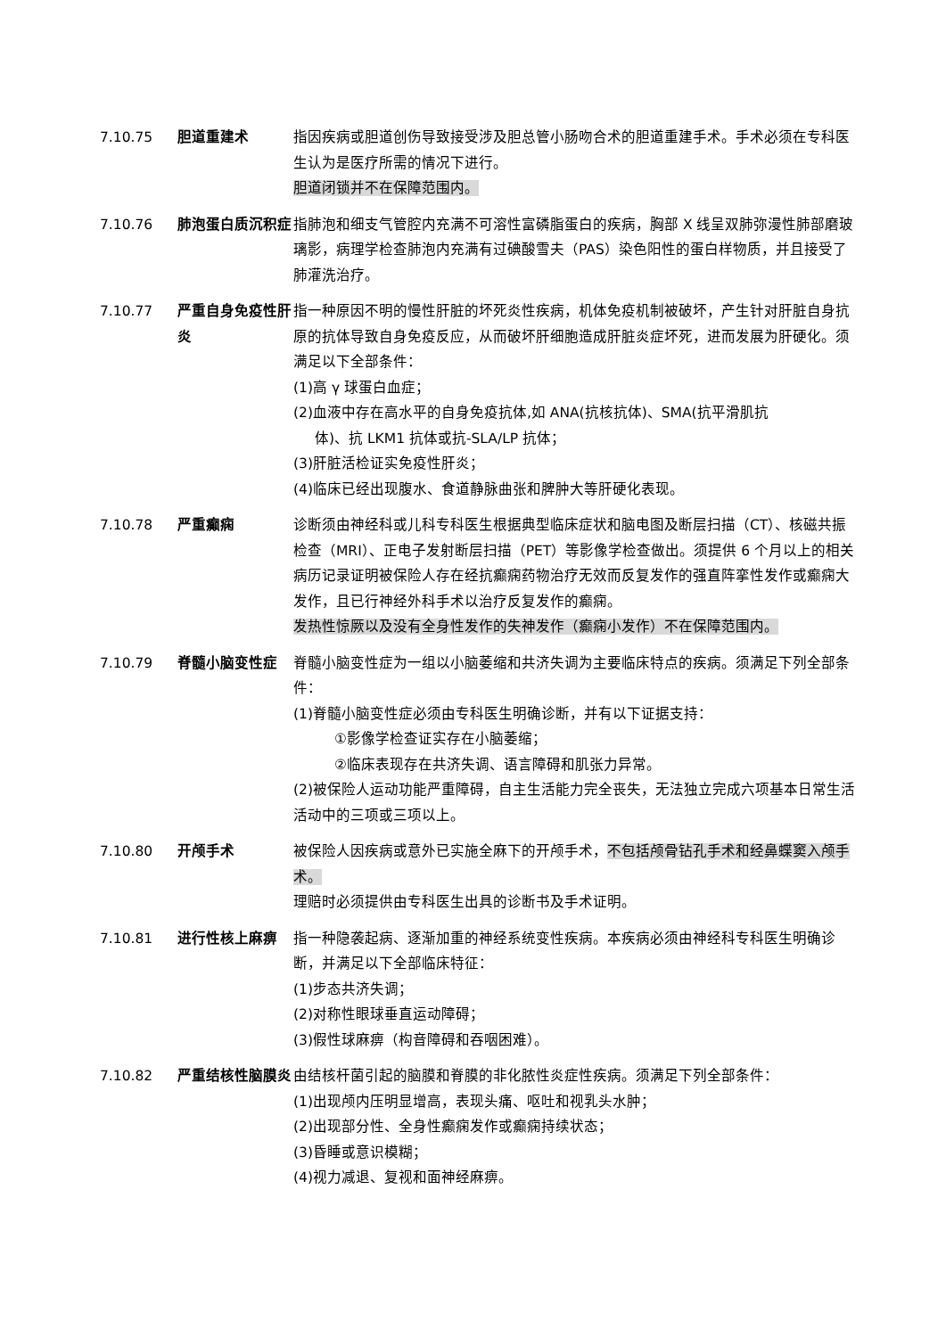7.10.75 胆道重建术 指因疾病或胆道创伤导致接受涉及胆总管小肠吻合术的胆道重建手术。手术必须在专科医生认为是医疗所需的情况下进行。
胆道闭锁并不在保障范围内。
7.10.76 肺泡蛋白质沉积症 指肺泡和细支气管腔内充满不可溶性富磷脂蛋白的疾病，胸部 X 线呈双肺弥漫性肺部磨玻璃影，病理学检查肺泡内充满有过碘酸雪夫（PAS）染色阳性的蛋白样物质，并且接受了肺灌洗治疗。
7.10.77 严重自身免疫性肝炎
指一种原因不明的慢性肝脏的坏死炎性疾病，机体免疫机制被破坏，产生针对肝脏自身抗原的抗体导致自身免疫反应，从而破坏肝细胞造成肝脏炎症坏死，进而发展为肝硬化。须满足以下全部条件：
(1)高 γ 球蛋白血症；
(2)血液中存在高水平的自身免疫抗体,如 ANA(抗核抗体)、SMA(抗平滑肌抗
体)、抗 LKM1 抗体或抗-SLA/LP 抗体；
(3)肝脏活检证实免疫性肝炎；
(4)临床已经出现腹水、食道静脉曲张和脾肿大等肝硬化表现。
7.10.78 严重癫痫 诊断须由神经科或儿科专科医生根据典型临床症状和脑电图及断层扫描（CT）、核磁共振检查（MRI）、正电子发射断层扫描（PET）等影像学检查做出。须提供 6 个月以上的相关病历记录证明被保险人存在经抗癫痫药物治疗无效而反复发作的强直阵挛性发作或癫痫大发作，且已行神经外科手术以治疗反复发作的癫痫。
发热性惊厥以及没有全身性发作的失神发作（癫痫小发作）不在保障范围内。
7.10.79 脊髓小脑变性症 脊髓小脑变性症为一组以小脑萎缩和共济失调为主要临床特点的疾病。须满足下列全部条件：
(1)脊髓小脑变性症必须由专科医生明确诊断，并有以下证据支持：
①影像学检查证实存在小脑萎缩；
②临床表现存在共济失调、语言障碍和肌张力异常。
(2)被保险人运动功能严重障碍，自主生活能力完全丧失，无法独立完成六项基本日常生活活动中的三项或三项以上。
7.10.80 开颅手术 被保险人因疾病或意外已实施全麻下的开颅手术，不包括颅骨钻孔手术和经鼻蝶窦入颅手术。
理赔时必须提供由专科医生出具的诊断书及手术证明。
7.10.81 进行性核上麻痹 指一种隐袭起病、逐渐加重的神经系统变性疾病。本疾病必须由神经科专科医生明确诊断，并满足以下全部临床特征：
(1)步态共济失调；
(2)对称性眼球垂直运动障碍；
(3)假性球麻痹（构音障碍和吞咽困难）。
7.10.82 严重结核性脑膜炎 由结核杆菌引起的脑膜和脊膜的非化脓性炎症性疾病。须满足下列全部条件：
(1)出现颅内压明显增高，表现头痛、呕吐和视乳头水肿；
(2)出现部分性、全身性癫痫发作或癫痫持续状态；
(3)昏睡或意识模糊；
(4)视力减退、复视和面神经麻痹。